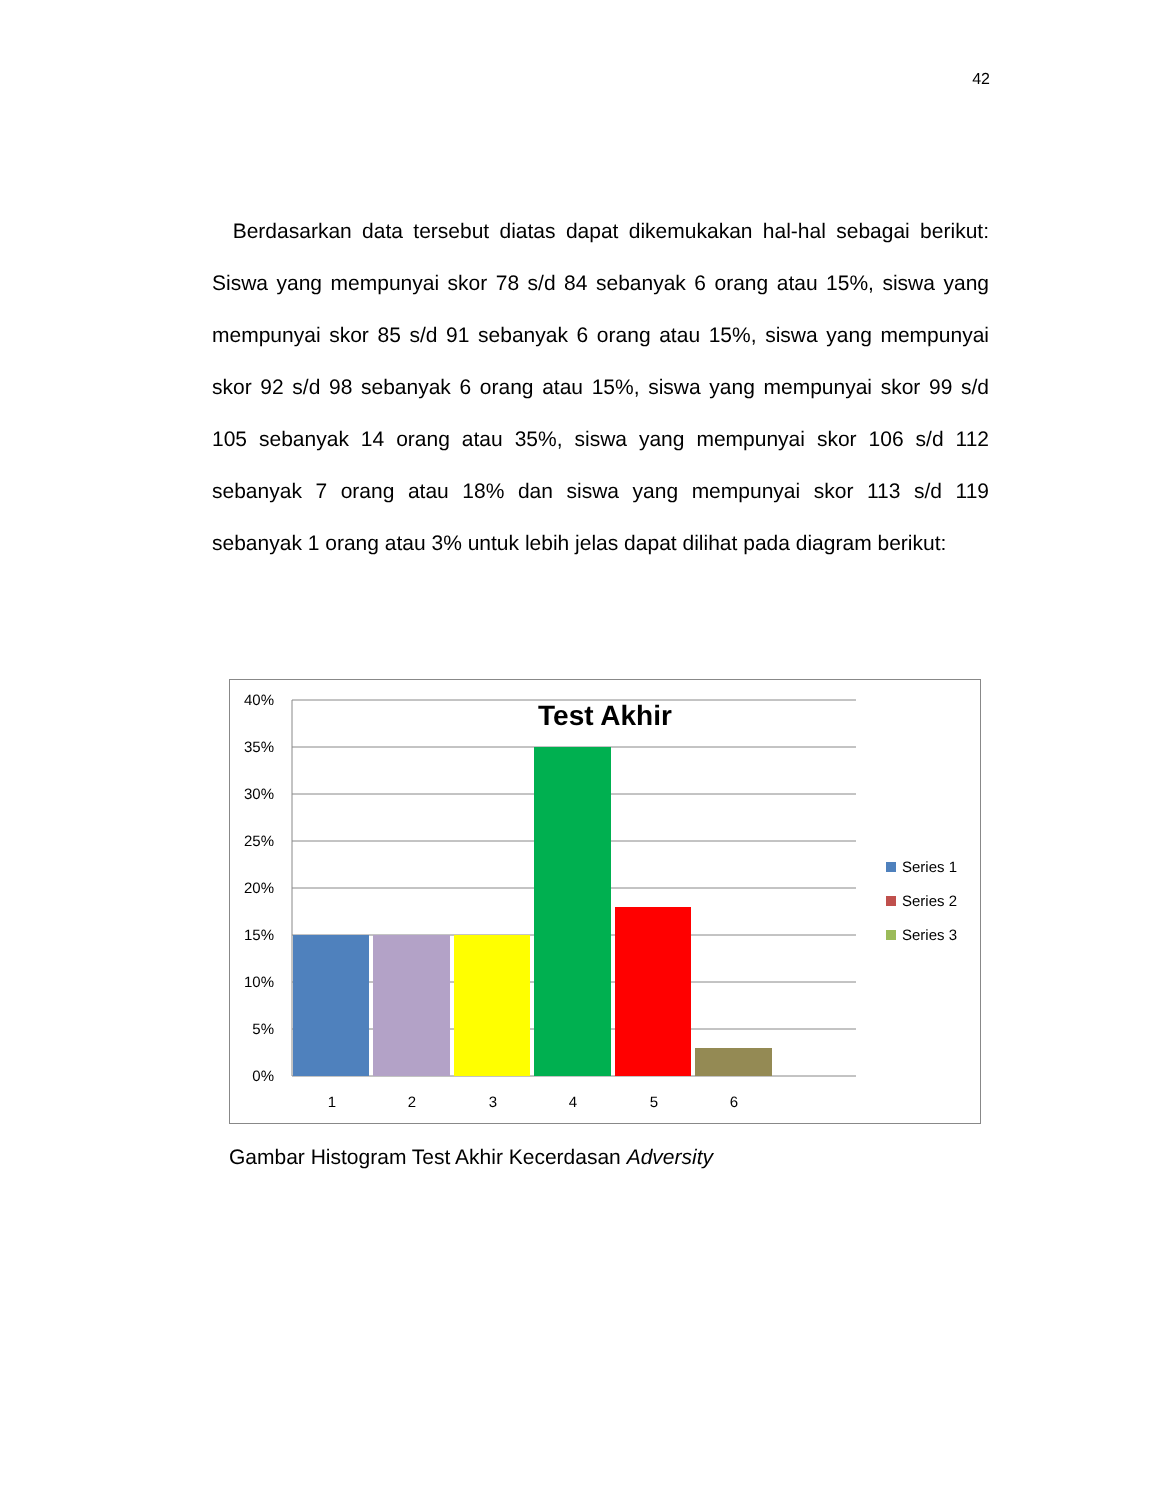42
Berdasarkan data tersebut diatas dapat dikemukakan hal-hal sebagai berikut: Siswa yang mempunyai skor 78 s/d 84 sebanyak 6 orang atau 15%, siswa yang mempunyai skor 85 s/d 91 sebanyak 6 orang atau 15%, siswa yang mempunyai skor 92 s/d 98 sebanyak 6 orang atau 15%, siswa yang mempunyai skor 99 s/d 105 sebanyak 14 orang atau 35%, siswa yang mempunyai skor 106 s/d 112 sebanyak 7 orang atau 18% dan siswa yang mempunyai skor 113 s/d 119 sebanyak 1 orang atau 3% untuk lebih jelas dapat dilihat pada diagram berikut:
Test Akhir
40%
35%
30%
25%
20%
15%
10%
5%
0%
1
2
3
4
5
6
Series 1
Series 2
Series 3
Gambar Histogram Test Akhir Kecerdasan Adversity